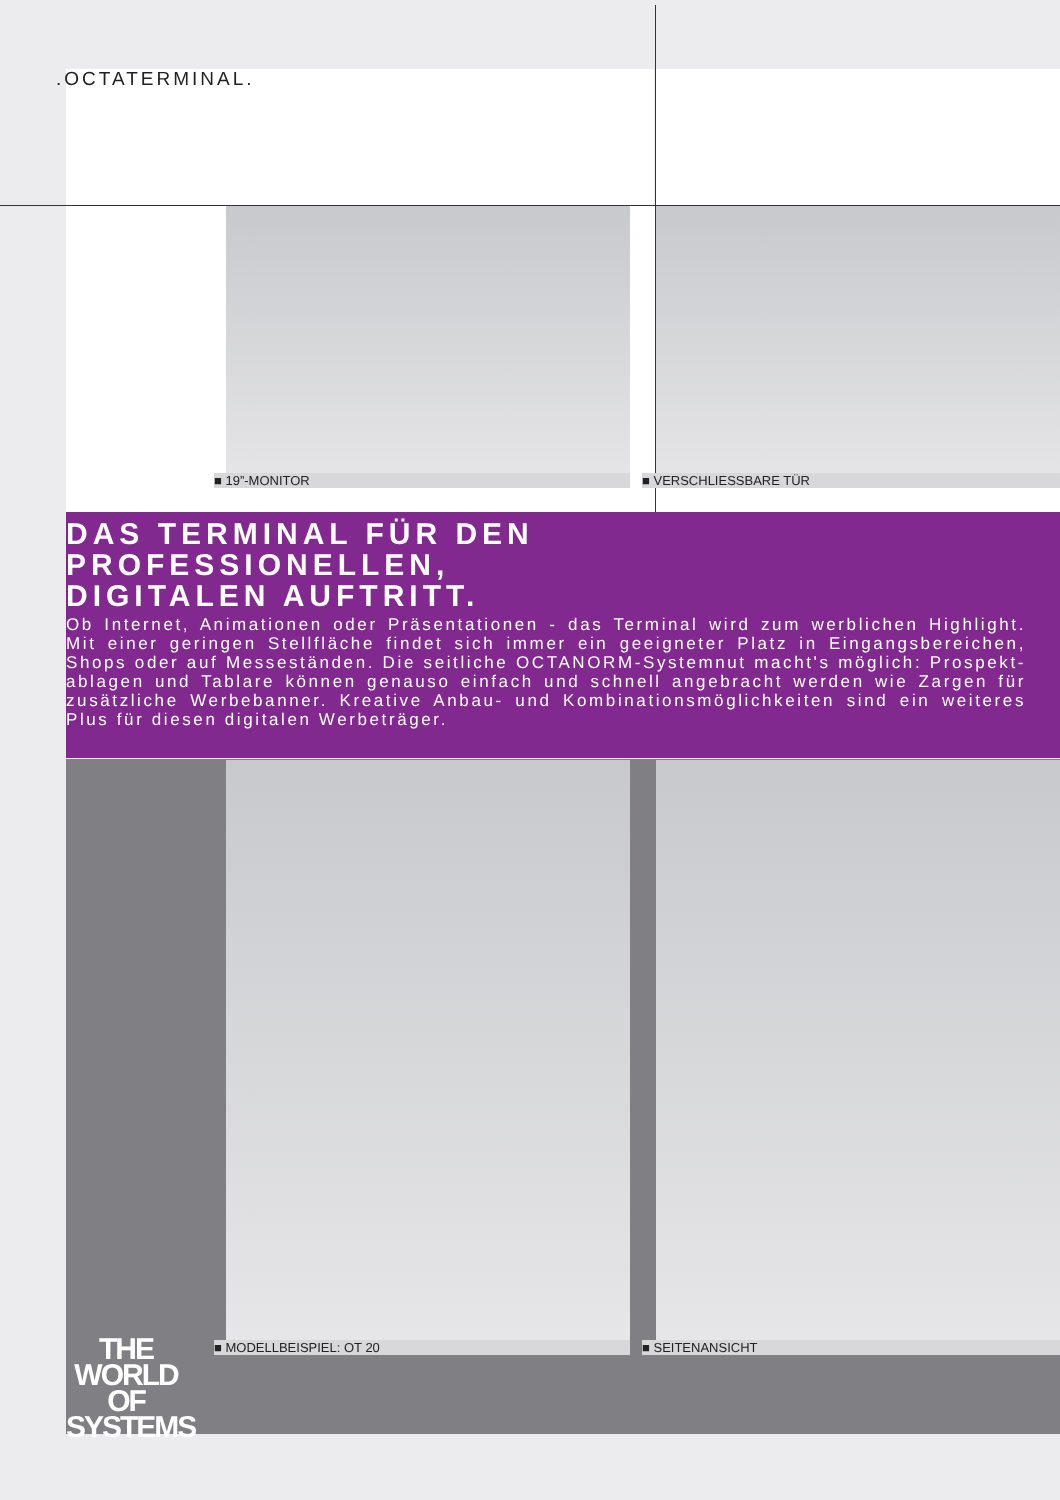.OCTATERMINAL.
■ 19”-MONITOR ■ VERSCHLIESSBARE TÜR
DAS TERMINAL FÜR DEN
PROFESSIONELLEN,
DIGITALEN AUFTRITT.
Ob Internet, Animationen oder Präsentationen - das Terminal wird zum werblichen Highlight. Mit einer geringen Stellfläche findet sich immer ein geeigneter Platz in Eingangsbereichen, Shops oder auf Messeständen. Die seitliche OCTANORM-Systemnut macht's möglich: Prospekt-ablagen und Tablare können genauso einfach und schnell angebracht werden wie Zargen für zusätzliche Werbebanner. Kreative Anbau- und Kombinationsmöglichkeiten sind ein weiteres Plus für diesen digitalen Werbeträger.
■ MODELLBEISPIEL: OT 20 ■ SEITENANSICHT
THE
WORLD
OF
SYSTEMS